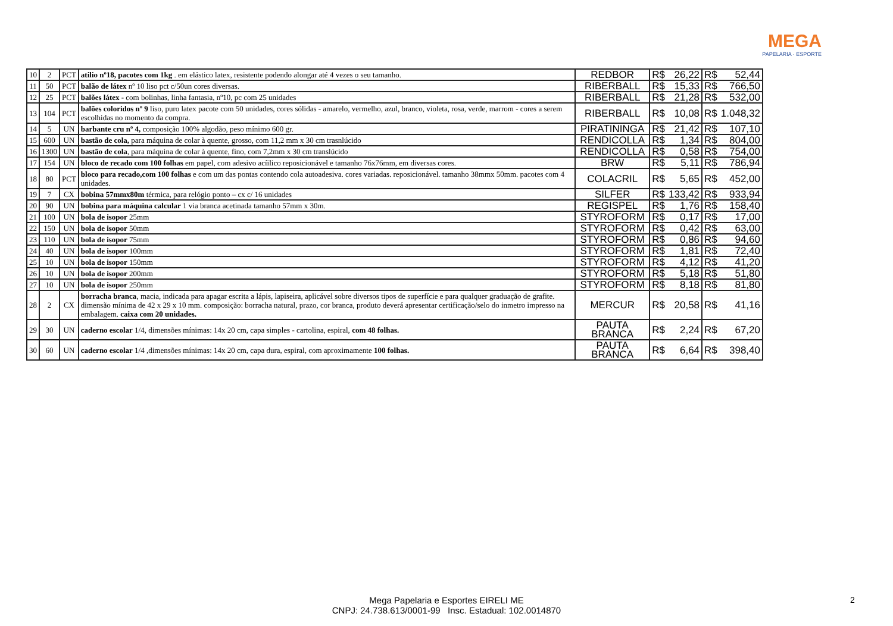MEGA
PAPELARIA · ESPORTE
| 10 | 2 | PCT | atilio nº18, pacotes com 1kg . em elástico latex, resistente podendo alongar até 4 vezes o seu tamanho. | REDBOR | R$ | 26,22 | R$ | 52,44 |
| 11 | 50 | PCT | balão de látex nº 10 liso pct c/50un cores diversas. | RIBERBALL | R$ | 15,33 | R$ | 766,50 |
| 12 | 25 | PCT | balões látex - com bolinhas, linha fantasia, nº10, pc com 25 unidades | RIBERBALL | R$ | 21,28 | R$ | 532,00 |
| 13 | 104 | PCT | balões coloridos nº 9 liso, puro latex pacote com 50 unidades, cores sólidas - amarelo, vermelho, azul, branco, violeta, rosa, verde, marrom - cores a serem escolhidas no momento da compra. | RIBERBALL | R$ | 10,08 | R$ | 1.048,32 |
| 14 | 5 | UN | barbante cru nº 4, composição 100% algodão, peso mínimo 600 gr. | PIRATININGA | R$ | 21,42 | R$ | 107,10 |
| 15 | 600 | UN | bastão de cola, para máquina de colar à quente, grosso, com 11,2 mm x 30 cm trasnlúcido | RENDICOLLA | R$ | 1,34 | R$ | 804,00 |
| 16 | 1300 | UN | bastão de cola , para máquina de colar à quente, fino, com 7,2mm x 30 cm translúcido | RENDICOLLA | R$ | 0,58 | R$ | 754,00 |
| 17 | 154 | UN | bloco de recado com 100 folhas em papel, com adesivo acíilico reposicionável e tamanho 76x76mm, em diversas cores. | BRW | R$ | 5,11 | R$ | 786,94 |
| 18 | 80 | PCT | bloco para recado,com 100 folhas e com um das pontas contendo cola autoadesiva. cores variadas. reposicionável. tamanho 38mmx 50mm. pacotes com 4 unidades. | COLACRIL | R$ | 5,65 | R$ | 452,00 |
| 19 | 7 | CX | bobina 57mmx80m térmica, para relógio ponto – cx c/ 16 unidades | SILFER | R$ | 133,42 | R$ | 933,94 |
| 20 | 90 | UN | bobina para máquina calcular 1 via branca acetinada tamanho 57mm x 30m. | REGISPEL | R$ | 1,76 | R$ | 158,40 |
| 21 | 100 | UN | bola de isopor 25mm | STYROFORM | R$ | 0,17 | R$ | 17,00 |
| 22 | 150 | UN | bola de isopor 50mm | STYROFORM | R$ | 0,42 | R$ | 63,00 |
| 23 | 110 | UN | bola de isopor 75mm | STYROFORM | R$ | 0,86 | R$ | 94,60 |
| 24 | 40 | UN | bola de isopor 100mm | STYROFORM | R$ | 1,81 | R$ | 72,40 |
| 25 | 10 | UN | bola de isopor 150mm | STYROFORM | R$ | 4,12 | R$ | 41,20 |
| 26 | 10 | UN | bola de isopor 200mm | STYROFORM | R$ | 5,18 | R$ | 51,80 |
| 27 | 10 | UN | bola de isopor 250mm | STYROFORM | R$ | 8,18 | R$ | 81,80 |
| 28 | 2 | CX | borracha branca , macia, indicada para apagar escrita a lápis, lapiseira, aplicável sobre diversos tipos de superfície e para qualquer graduação de grafite. dimensão mínima de 42 x 29 x 10 mm. composição: borracha natural, prazo, cor branca, produto deverá apresentar certificação/selo do inmetro impresso na embalagem. caixa com 20 unidades. | MERCUR | R$ | 20,58 | R$ | 41,16 |
| 29 | 30 | UN | caderno escolar 1/4, dimensões mínimas: 14x 20 cm, capa simples - cartolina, espiral, com 48 folhas. | PAUTA BRANCA | R$ | 2,24 | R$ | 67,20 |
| 30 | 60 | UN | caderno escolar 1/4 ,dimensões mínimas: 14x 20 cm, capa dura, espiral, com aproximamente 100 folhas. | PAUTA BRANCA | R$ | 6,64 | R$ | 398,40 |
Mega Papelaria e Esportes EIRELI ME
CNPJ: 24.738.613/0001-99 Insc. Estadual: 102.0014870
2